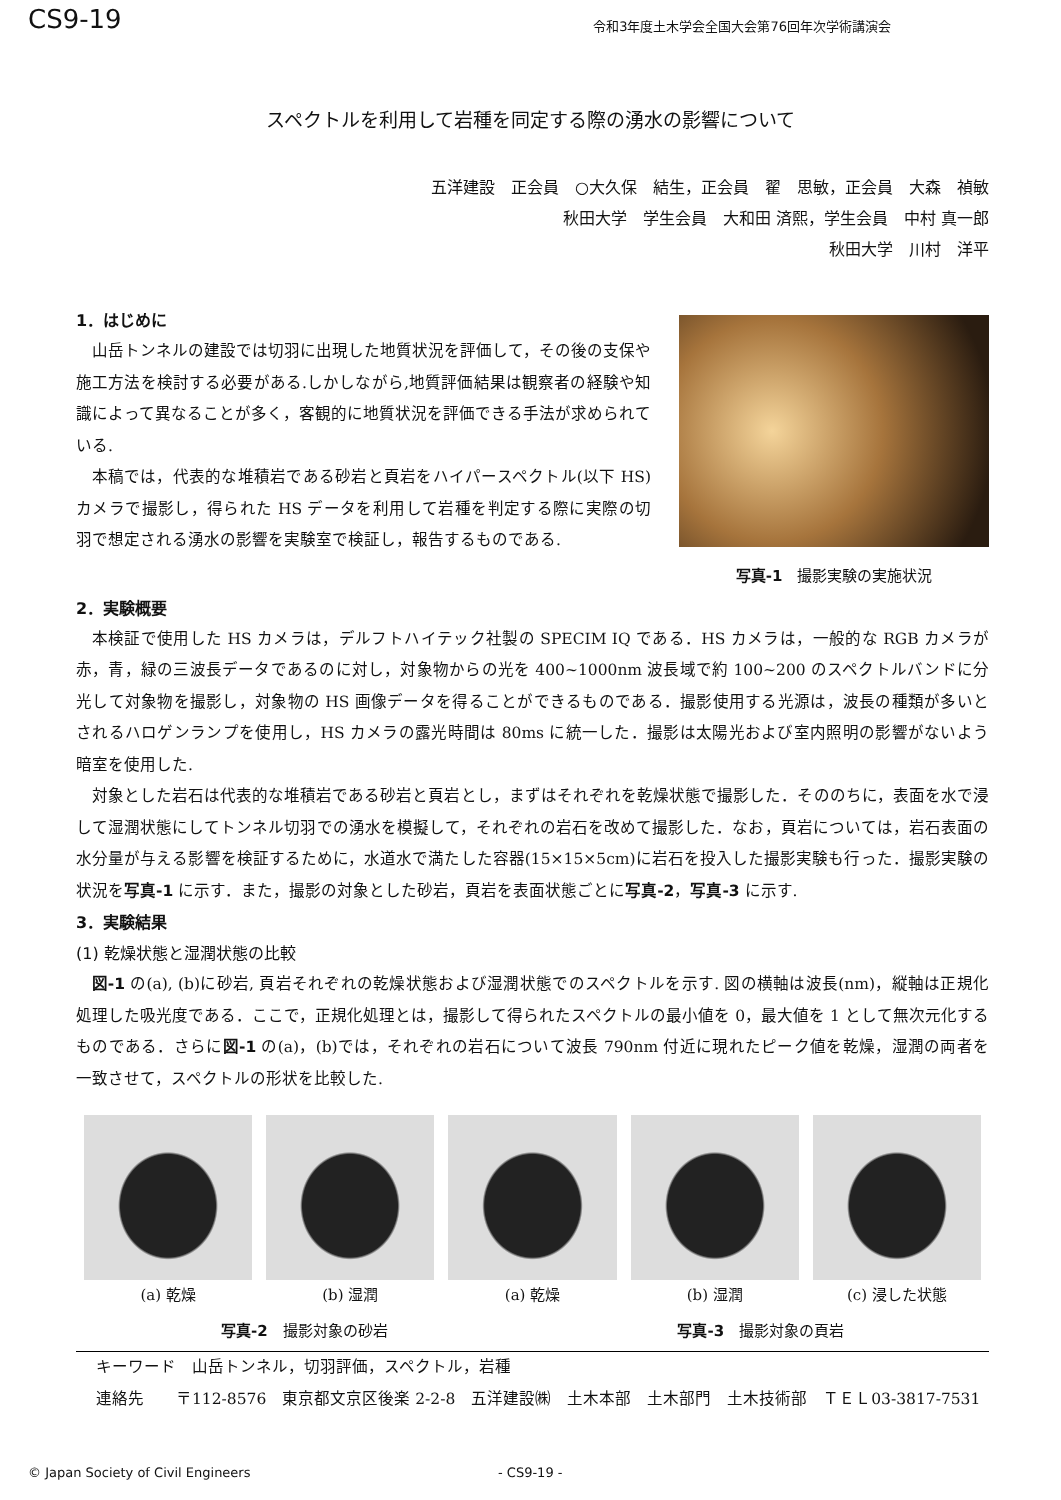CS9-19 令和3年度土木学会全国大会第76回年次学術講演会
スペクトルを利用して岩種を同定する際の湧水の影響について
五洋建設　正会員　○大久保　結生，正会員　翟　思敏，正会員　大森　禎敏
秋田大学　学生会員　大和田 済熙，学生会員　中村 真一郎
秋田大学　川村　洋平
1．はじめに
山岳トンネルの建設では切羽に出現した地質状況を評価して，その後の支保や施工方法を検討する必要がある.しかしながら,地質評価結果は観察者の経験や知識によって異なることが多く，客観的に地質状況を評価できる手法が求められている.
本稿では，代表的な堆積岩である砂岩と頁岩をハイパースペクトル(以下 HS)カメラで撮影し，得られた HS データを利用して岩種を判定する際に実際の切羽で想定される湧水の影響を実験室で検証し，報告するものである.
写真-1　撮影実験の実施状況
2．実験概要
本検証で使用した HS カメラは，デルフトハイテック社製の SPECIM IQ である．HS カメラは，一般的な RGB カメラが赤，青，緑の三波長データであるのに対し，対象物からの光を 400~1000nm 波長域で約 100~200 のスペクトルバンドに分光して対象物を撮影し，対象物の HS 画像データを得ることができるものである．撮影使用する光源は，波長の種類が多いとされるハロゲンランプを使用し，HS カメラの露光時間は 80ms に統一した．撮影は太陽光および室内照明の影響がないよう暗室を使用した.
対象とした岩石は代表的な堆積岩である砂岩と頁岩とし，まずはそれぞれを乾燥状態で撮影した．そののちに，表面を水で浸して湿潤状態にしてトンネル切羽での湧水を模擬して，それぞれの岩石を改めて撮影した．なお，頁岩については，岩石表面の水分量が与える影響を検証するために，水道水で満たした容器(15×15×5cm)に岩石を投入した撮影実験も行った．撮影実験の状況を写真-1 に示す．また，撮影の対象とした砂岩，頁岩を表面状態ごとに写真-2，写真-3 に示す.
3．実験結果
(1) 乾燥状態と湿潤状態の比較
図-1 の(a), (b)に砂岩, 頁岩それぞれの乾燥状態および湿潤状態でのスペクトルを示す. 図の横軸は波長(nm)，縦軸は正規化処理した吸光度である．ここで，正規化処理とは，撮影して得られたスペクトルの最小値を 0，最大値を 1 として無次元化するものである．さらに図-1 の(a)，(b)では，それぞれの岩石について波長 790nm 付近に現れたピーク値を乾燥，湿潤の両者を一致させて，スペクトルの形状を比較した.
(a) 乾燥 (b) 湿潤 (a) 乾燥 (b) 湿潤 (c) 浸した状態
写真-2　撮影対象の砂岩 写真-3　撮影対象の頁岩
キーワード　山岳トンネル，切羽評価，スペクトル，岩種
連絡先　　〒112-8576　東京都文京区後楽 2-2-8　五洋建設㈱　土木本部　土木部門　土木技術部　ＴＥＬ03-3817-7531
© Japan Society of Civil Engineers - CS9-19 -